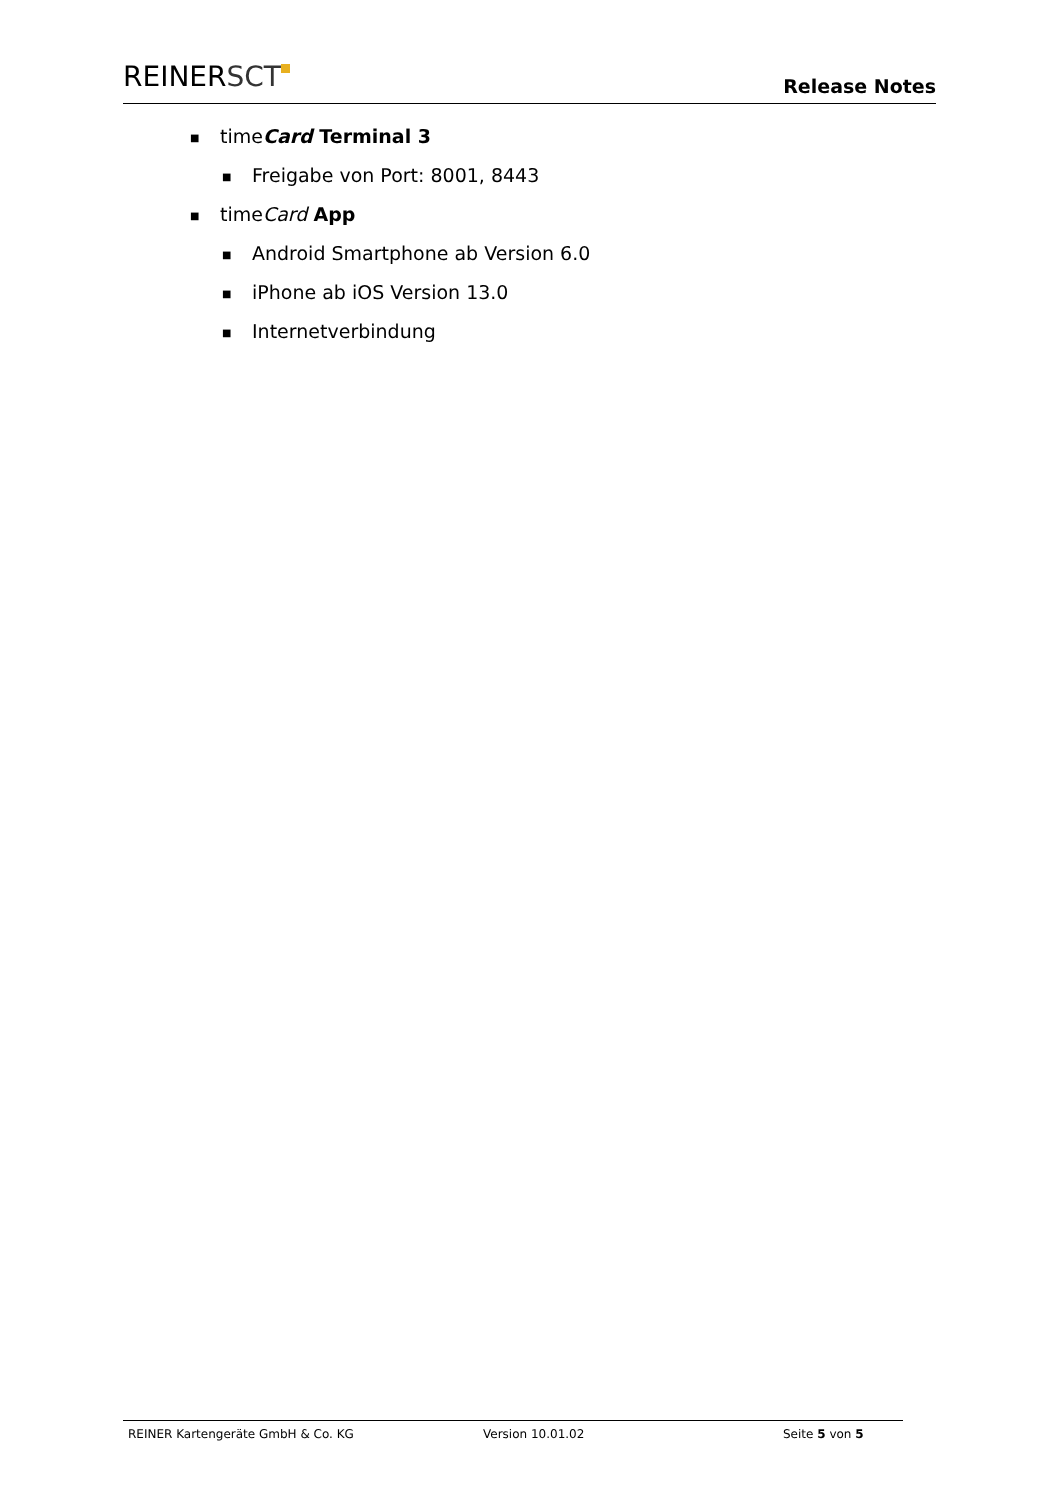REINERSCT
Release Notes
■ timeCard Terminal 3
■ Freigabe von Port: 8001, 8443
■ timeCard App
■ Android Smartphone ab Version 6.0
■ iPhone ab iOS Version 13.0
■ Internetverbindung
REINER Kartengeräte GmbH & Co. KG Version 10.01.02 Seite 5 von 5